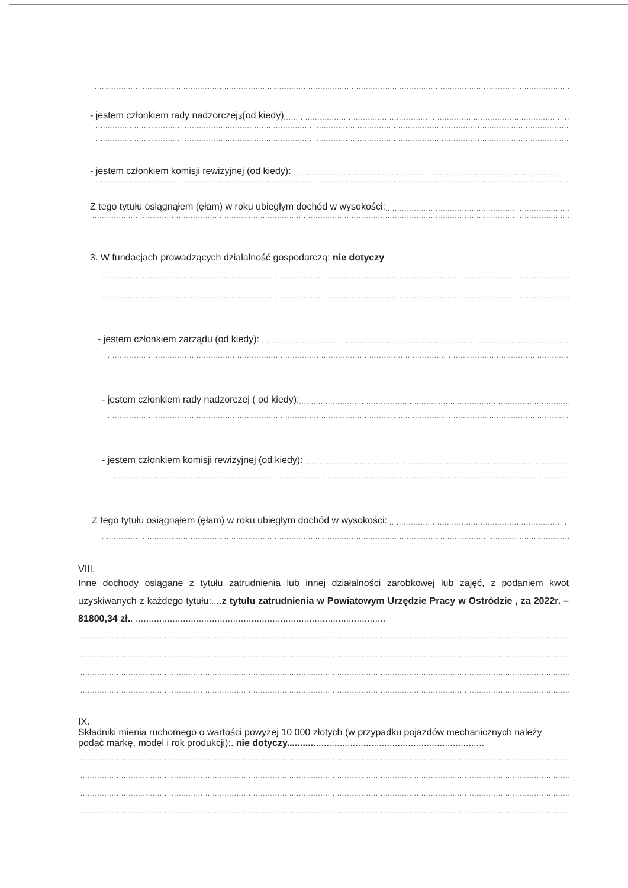....................................................................................................................................................................................................................................................
- jestem członkiem rady nadzorczej<sup>3</sup> (od kiedy)..............................................................................................................................................................
....................................................................................................................................................................................................................................................
....................................................................................................................................................................................................................................................
- jestem członkiem komisji rewizyjnej (od kiedy):..............................................................................................................................................................
....................................................................................................................................................................................................................................................
Z tego tytułu osiągnąłem (ęłam) w roku ubiegłym dochód w wysokości:..............................................................................................................
....................................................................................................................................................................................................................................................
3. W fundacjach prowadzących działalność gospodarczą: nie dotyczy
....................................................................................................................................................................................................................................................
....................................................................................................................................................................................................................................................
- jestem członkiem zarządu (od kiedy):..............................................................................................................................................................
....................................................................................................................................................................................................................................................
- jestem członkiem rady nadzorczej ( od kiedy):..............................................................................................................................................................
....................................................................................................................................................................................................................................................
- jestem członkiem komisji rewizyjnej (od kiedy):..............................................................................................................................................................
....................................................................................................................................................................................................................................................
Z tego tytułu osiągnąłem (ęłam) w roku ubiegłym dochód w wysokości:..............................................................................................................
....................................................................................................................................................................................................................................................
VIII.
Inne dochody osiągane z tytułu zatrudnienia lub innej działalności zarobkowej lub zajęć, z podaniem kwot uzyskiwanych z każdego tytułu:....z tytułu zatrudnienia w Powiatowym Urzędzie Pracy w Ostródzie , za 2022r. – 81800,34 zł.. ...............................................................................................
....................................................................................................................................................................................................................................................
....................................................................................................................................................................................................................................................
....................................................................................................................................................................................................................................................
....................................................................................................................................................................................................................................................
IX.
Składniki mienia ruchomego o wartości powyżej 10 000 złotych (w przypadku pojazdów mechanicznych należy podać markę, model i rok produkcji):. nie dotyczy...........................................................................
....................................................................................................................................................................................................................................................
....................................................................................................................................................................................................................................................
....................................................................................................................................................................................................................................................
....................................................................................................................................................................................................................................................